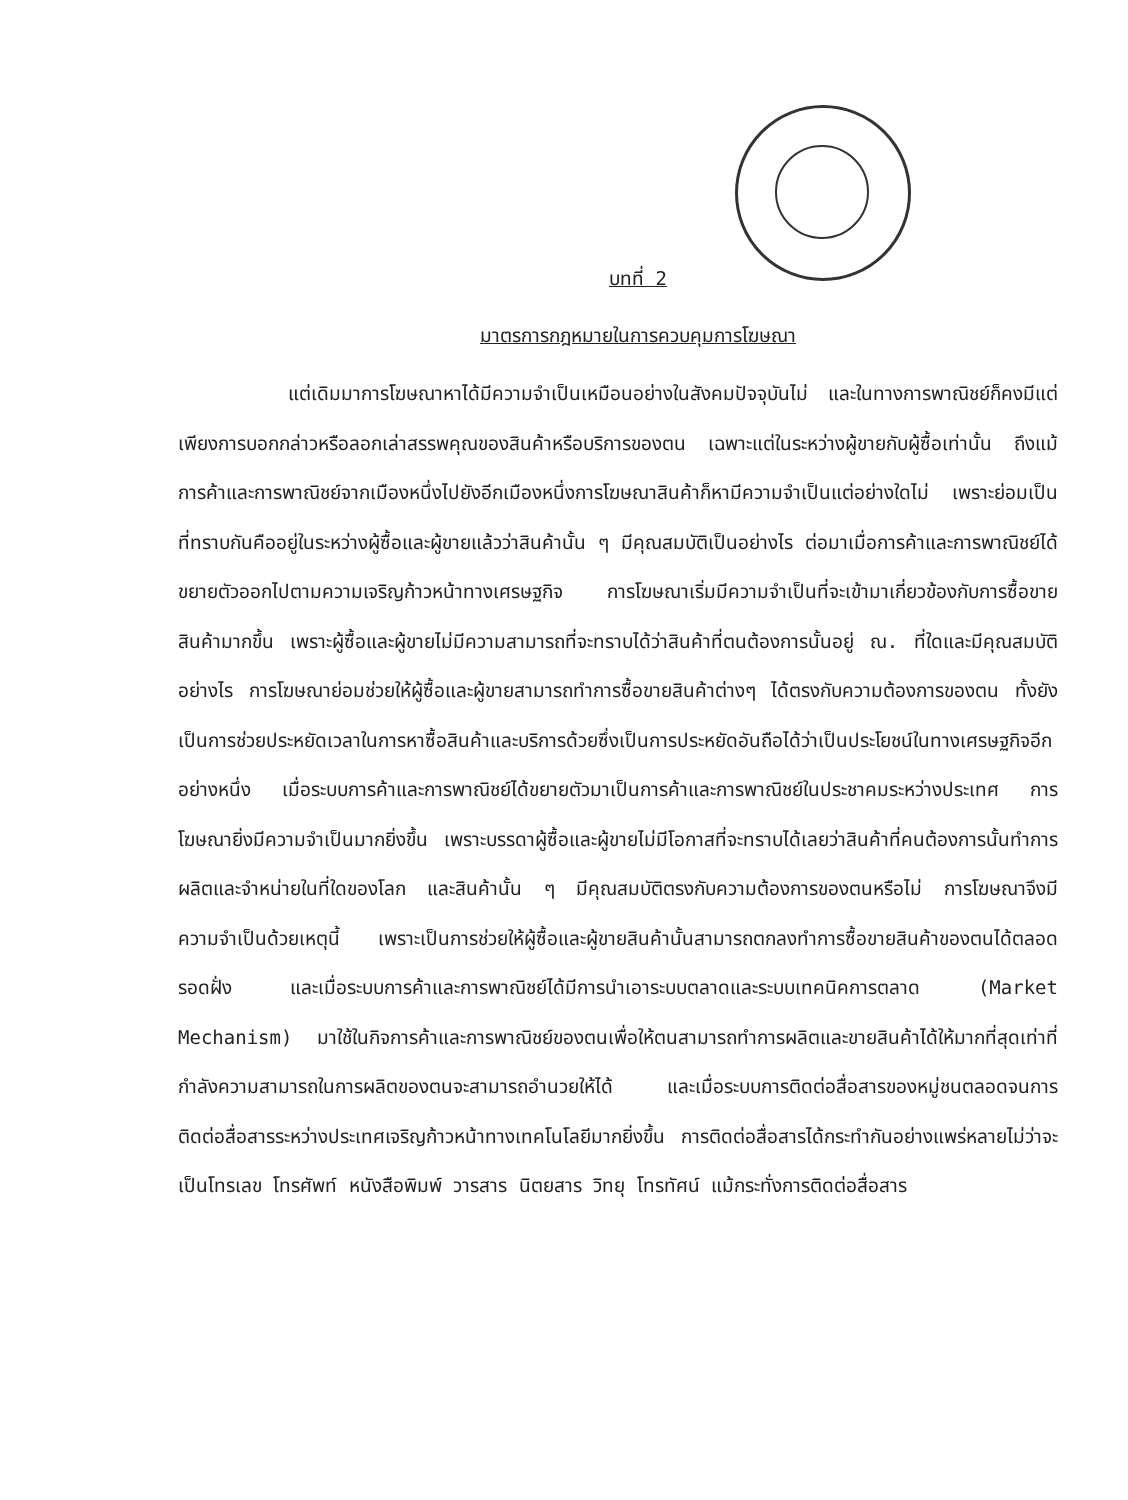บทที่ 2
มาตรการกฎหมายในการควบคุมการโฆษณา
แต่เดิมมาการโฆษณาหาได้มีความจำเป็นเหมือนอย่างในสังคมปัจจุบันไม่ และในทางการพาณิชย์ก็คงมีแต่เพียงการบอกกล่าวหรือลอกเล่าสรรพคุณของสินค้าหรือบริการของตน เฉพาะแต่ในระหว่างผู้ขายกับผู้ซื้อเท่านั้น ถึงแม้การค้าและการพาณิชย์จากเมืองหนึ่งไปยังอีกเมืองหนึ่งการโฆษณาสินค้าก็หามีความจำเป็นแต่อย่างใดไม่ เพราะย่อมเป็นที่ทราบกันคืออยู่ในระหว่างผู้ซื้อและผู้ขายแล้วว่าสินค้านั้น ๆ มีคุณสมบัติเป็นอย่างไร ต่อมาเมื่อการค้าและการพาณิชย์ได้ขยายตัวออกไปตามความเจริญก้าวหน้าทางเศรษฐกิจ การโฆษณาเริ่มมีความจำเป็นที่จะเข้ามาเกี่ยวข้องกับการซื้อขายสินค้ามากขึ้น เพราะผู้ซื้อและผู้ขายไม่มีความสามารถที่จะทราบได้ว่าสินค้าที่ตนต้องการนั้นอยู่ ณ. ที่ใดและมีคุณสมบัติอย่างไร การโฆษณาย่อมช่วยให้ผู้ซื้อและผู้ขายสามารถทำการซื้อขายสินค้าต่างๆ ได้ตรงกับความต้องการของตน ทั้งยังเป็นการช่วยประหยัดเวลาในการหาซื้อสินค้าและบริการด้วยซึ่งเป็นการประหยัดอันถือได้ว่าเป็นประโยชน์ในทางเศรษฐกิจอีกอย่างหนึ่ง เมื่อระบบการค้าและการพาณิชย์ได้ขยายตัวมาเป็นการค้าและการพาณิชย์ในประชาคมระหว่างประเทศ การโฆษณายิ่งมีความจำเป็นมากยิ่งขึ้น เพราะบรรดาผู้ซื้อและผู้ขายไม่มีโอกาสที่จะทราบได้เลยว่าสินค้าที่คนต้องการนั้นทำการผลิตและจำหน่ายในที่ใดของโลก และสินค้านั้น ๆ มีคุณสมบัติตรงกับความต้องการของตนหรือไม่ การโฆษณาจึงมีความจำเป็นด้วยเหตุนี้ เพราะเป็นการช่วยให้ผู้ซื้อและผู้ขายสินค้านั้นสามารถตกลงทำการซื้อขายสินค้าของตนได้ตลอดรอดฝั่ง และเมื่อระบบการค้าและการพาณิชย์ได้มีการนำเอาระบบตลาดและระบบเทคนิคการตลาด (Market Mechanism) มาใช้ในกิจการค้าและการพาณิชย์ของตนเพื่อให้ตนสามารถทำการผลิตและขายสินค้าได้ให้มากที่สุดเท่าที่กำลังความสามารถในการผลิตของตนจะสามารถอำนวยให้ได้ และเมื่อระบบการติดต่อสื่อสารของหมู่ชนตลอดจนการติดต่อสื่อสารระหว่างประเทศเจริญก้าวหน้าทางเทคโนโลยีมากยิ่งขึ้น การติดต่อสื่อสารได้กระทำกันอย่างแพร่หลายไม่ว่าจะเป็นโทรเลข โทรศัพท์ หนังสือพิมพ์ วารสาร นิตยสาร วิทยุ โทรทัศน์ แม้กระทั่งการติดต่อสื่อสาร